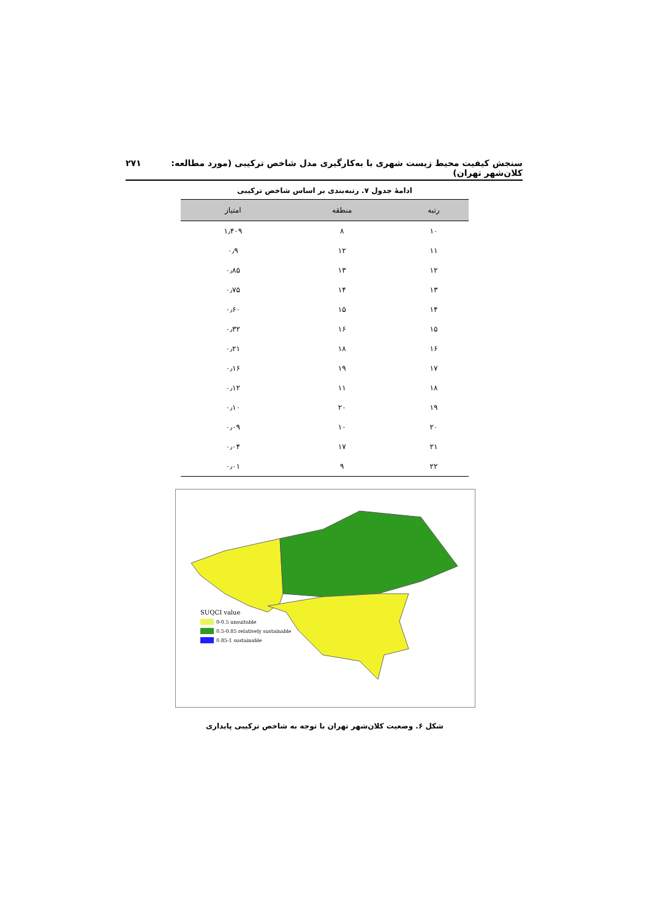سنجش کیفیت محیط زیست شهری با به‌کارگیری مدل شاخص ترکیبی (مورد مطالعه: کلان‌شهر تهران) ۲۷۱
ادامهٔ جدول ۷. رتبه‌بندی بر اساس شاخص ترکیبی
| رتبه | منطقه | امتیاز |
| --- | --- | --- |
| ۱۰ | ۸ | ۱٫۴۰۹ |
| ۱۱ | ۱۲ | ۰٫۹ |
| ۱۲ | ۱۳ | ۰٫۸۵ |
| ۱۳ | ۱۴ | ۰٫۷۵ |
| ۱۴ | ۱۵ | ۰٫۶۰ |
| ۱۵ | ۱۶ | ۰٫۳۲ |
| ۱۶ | ۱۸ | ۰٫۲۱ |
| ۱۷ | ۱۹ | ۰٫۱۶ |
| ۱۸ | ۱۱ | ۰٫۱۲ |
| ۱۹ | ۲۰ | ۰٫۱۰ |
| ۲۰ | ۱۰ | ۰٫۰۹ |
| ۲۱ | ۱۷ | ۰٫۰۴ |
| ۲۲ | ۹ | ۰٫۰۱ |
SUQCI value
0-0.5 unsuitable
0.5-0.85 relatively sustainable
0.85-1 sustainable
شکل ۶. وضعیت کلان‌شهر تهران با توجه به شاخص ترکیبی پایداری